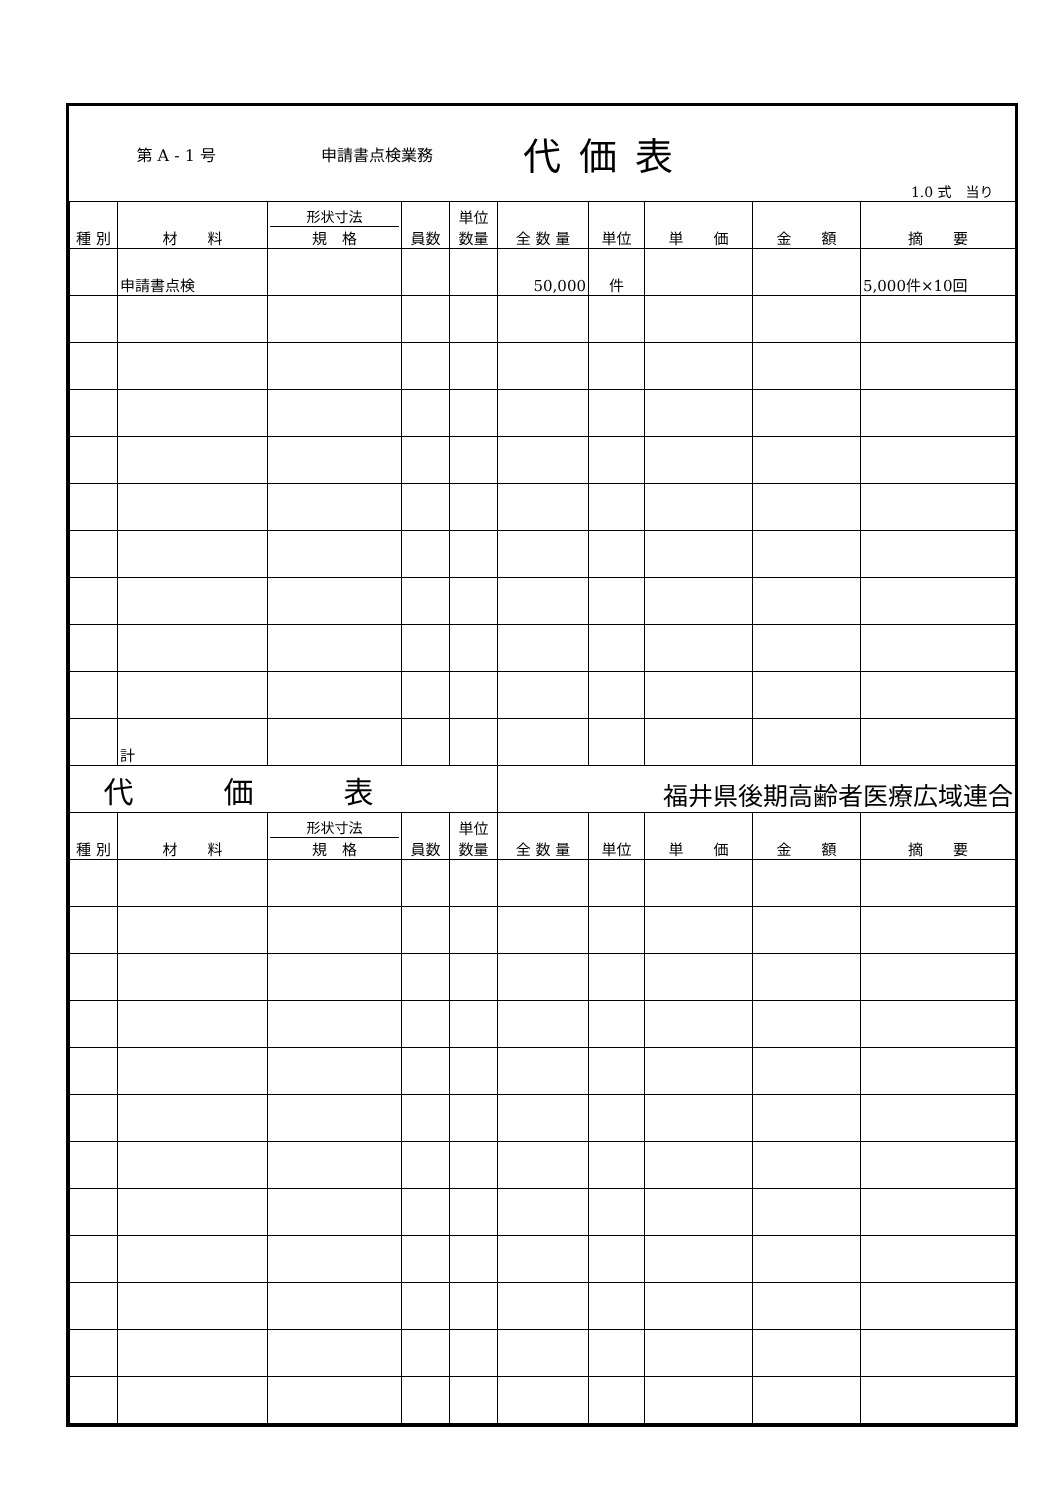| 第 A - 1 号 申請書点検業務 代価表 1.0 式 当り | | | | | | | | | |
| 種 別 | 材 料 | 形状寸法 規 格 | 員数 | 単位 数量 | 全 数 量 | 単位 | 単 価 | 金 額 | 摘 要 |
| | 申請書点検 | | | | 50,000 | 件 | | | 5,000件×10回 |
| | 計 | | | | | | | | |
| 代価表 | | | | | 福井県後期高齢者医療広域連合 | | | | |
| 種 別 | 材 料 | 形状寸法 規 格 | 員数 | 単位 数量 | 全 数 量 | 単位 | 単 価 | 金 額 | 摘 要 |